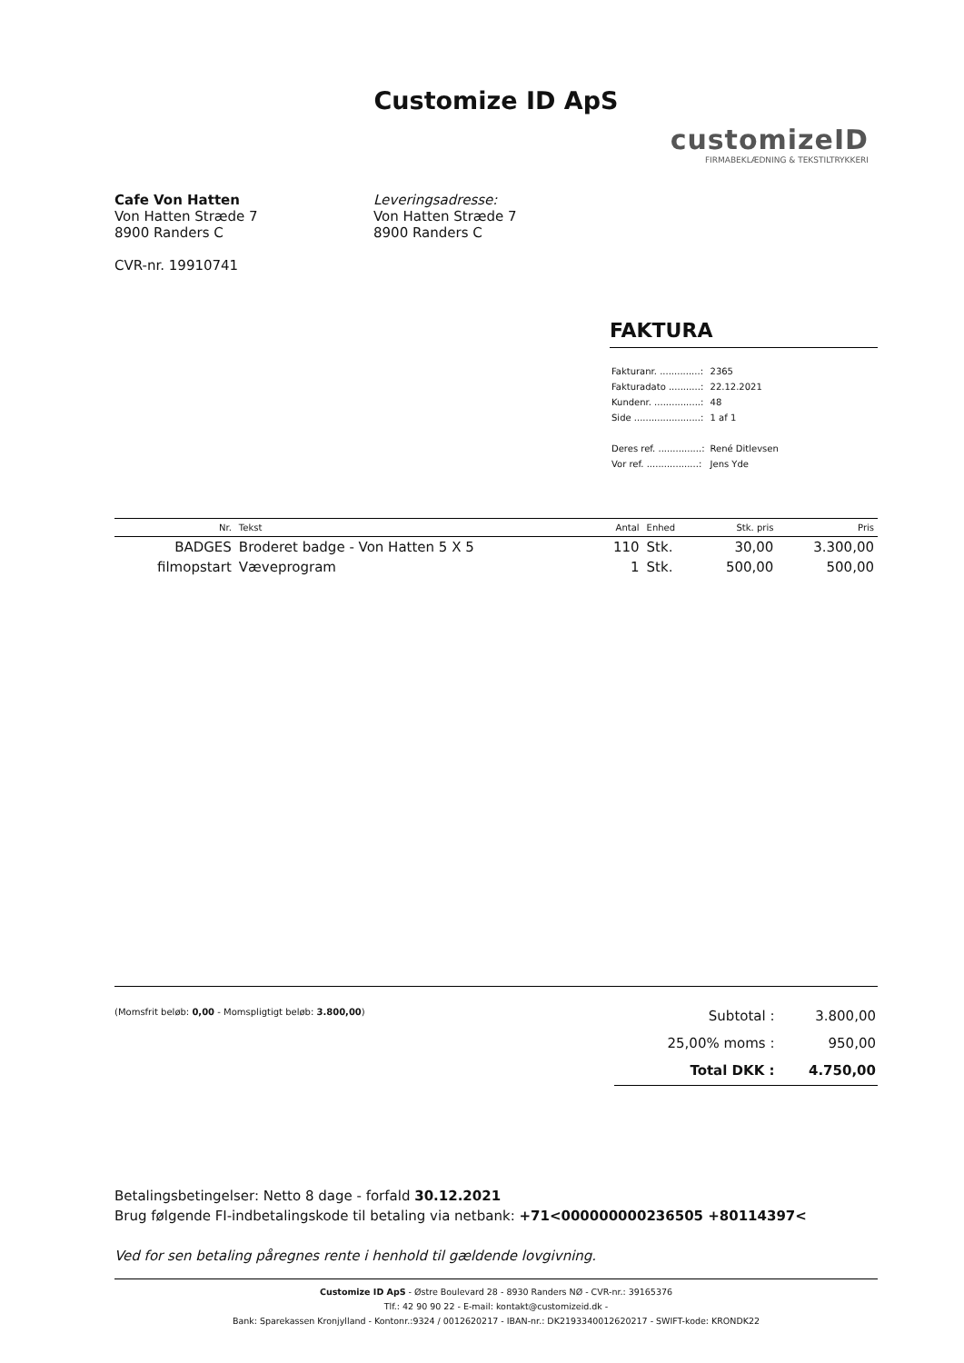Customize ID ApS
customizeID
FIRMABEKLÆDNING & TEKSTILTRYKKERI
Cafe Von Hatten
Von Hatten Stræde 7
8900 Randers C
CVR-nr. 19910741
Leveringsadresse:
Von Hatten Stræde 7
8900 Randers C
FAKTURA
| Fakturanr. ..............: | 2365 |
| Fakturadato ...........: | 22.12.2021 |
| Kundenr. ................: | 48 |
| Side .......................: | 1 af 1 |
| Deres ref. ...............: | René Ditlevsen |
| Vor ref. ..................: | Jens Yde |
| Nr. | Tekst | Antal | Enhed | Stk. pris | Pris |
| --- | --- | --- | --- | --- | --- |
| BADGES | Broderet badge - Von Hatten 5 X 5 | 110 | Stk. | 30,00 | 3.300,00 |
| filmopstart | Væveprogram | 1 | Stk. | 500,00 | 500,00 |
(Momsfrit beløb: 0,00 - Momspligtigt beløb: 3.800,00)
| Subtotal : | 3.800,00 |
| 25,00% moms : | 950,00 |
| Total DKK : | 4.750,00 |
Betalingsbetingelser: Netto 8 dage - forfald 30.12.2021
Brug følgende FI-indbetalingskode til betaling via netbank: +71<000000000236505 +80114397<
Ved for sen betaling påregnes rente i henhold til gældende lovgivning.
Customize ID ApS - Østre Boulevard 28 - 8930 Randers NØ - CVR-nr.: 39165376
Tlf.: 42 90 90 22 - E-mail: kontakt@customizeid.dk -
Bank: Sparekassen Kronjylland - Kontonr.:9324 / 0012620217 - IBAN-nr.: DK2193340012620217 - SWIFT-kode: KRONDK22